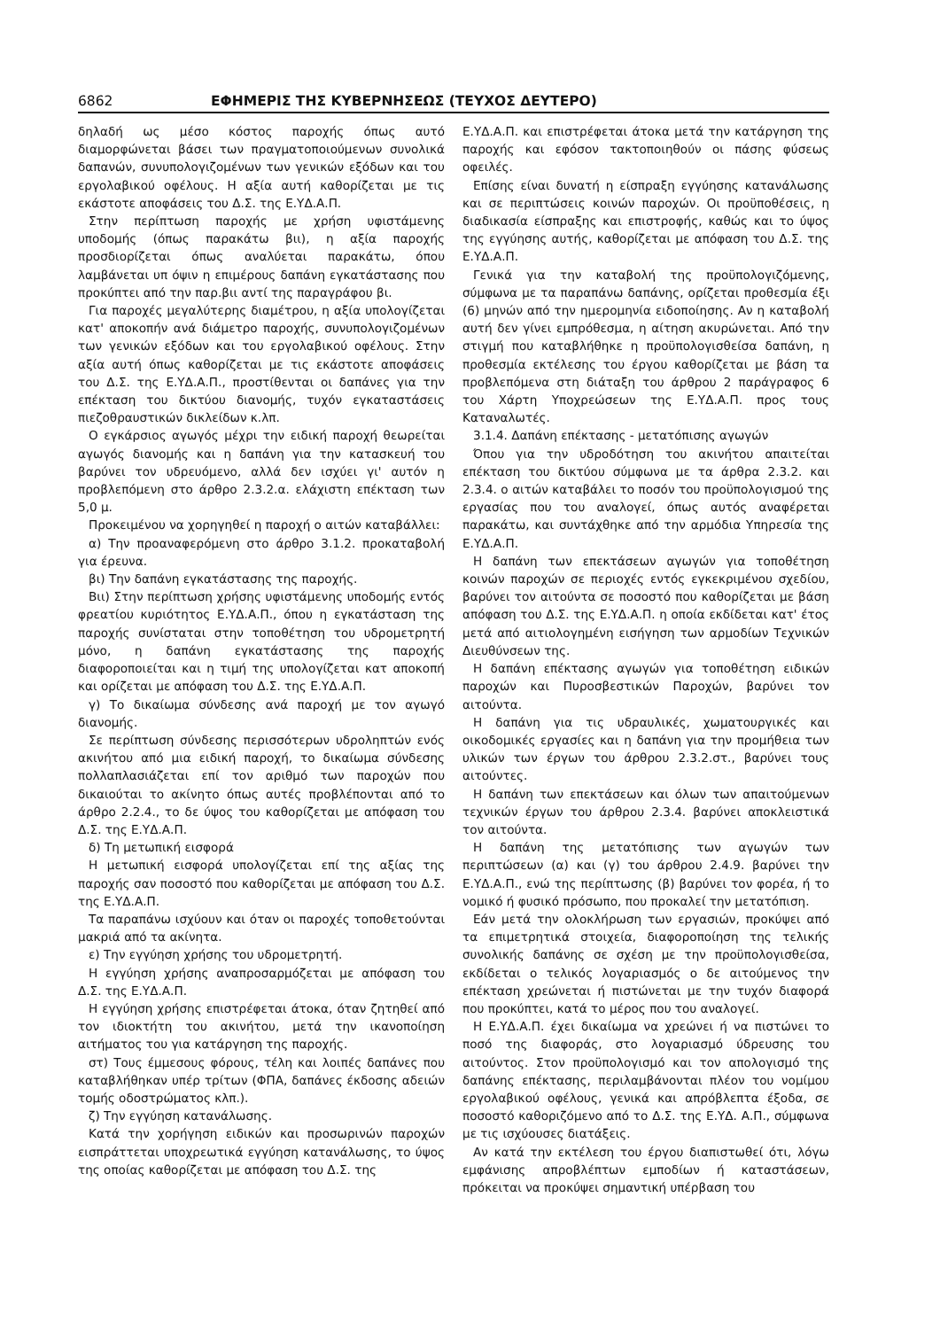6862 ΕΦΗΜΕΡΙΣ ΤΗΣ ΚΥΒΕΡΝΗΣΕΩΣ (ΤΕΥΧΟΣ ΔΕΥΤΕΡΟ)
δηλαδή ως μέσο κόστος παροχής όπως αυτό διαμορφώνεται βάσει των πραγματοποιούμενων συνολικά δαπανών, συνυπολογιζομένων των γενικών εξόδων και του εργολαβικού οφέλους. Η αξία αυτή καθορίζεται με τις εκάστοτε αποφάσεις του Δ.Σ. της Ε.ΥΔ.Α.Π.
Στην περίπτωση παροχής με χρήση υφιστάμενης υποδομής (όπως παρακάτω βιι), η αξία παροχής προσδιορίζεται όπως αναλύεται παρακάτω, όπου λαμβάνεται υπ όψιν η επιμέρους δαπάνη εγκατάστασης που προκύπτει από την παρ.βιι αντί της παραγράφου βι.
Για παροχές μεγαλύτερης διαμέτρου, η αξία υπολογίζεται κατ' αποκοπήν ανά διάμετρο παροχής, συνυπολογιζομένων των γενικών εξόδων και του εργολαβικού οφέλους. Στην αξία αυτή όπως καθορίζεται με τις εκάστοτε αποφάσεις του Δ.Σ. της Ε.ΥΔ.Α.Π., προστίθενται οι δαπάνες για την επέκταση του δικτύου διανομής, τυχόν εγκαταστάσεις πιεζοθραυστικών δικλείδων κ.λπ.
Ο εγκάρσιος αγωγός μέχρι την ειδική παροχή θεωρείται αγωγός διανομής και η δαπάνη για την κατασκευή του βαρύνει τον υδρευόμενο, αλλά δεν ισχύει γι' αυτόν η προβλεπόμενη στο άρθρο 2.3.2.α. ελάχιστη επέκταση των 5,0 μ.
Προκειμένου να χορηγηθεί η παροχή ο αιτών καταβάλλει:
α) Την προαναφερόμενη στο άρθρο 3.1.2. προκαταβολή για έρευνα.
βι) Την δαπάνη εγκατάστασης της παροχής.
Βιι) Στην περίπτωση χρήσης υφιστάμενης υποδομής εντός φρεατίου κυριότητος Ε.ΥΔ.Α.Π., όπου η εγκατάσταση της παροχής συνίσταται στην τοποθέτηση του υδρομετρητή μόνο, η δαπάνη εγκατάστασης της παροχής διαφοροποιείται και η τιμή της υπολογίζεται κατ αποκοπή και ορίζεται με απόφαση του Δ.Σ. της Ε.ΥΔ.Α.Π.
γ) Το δικαίωμα σύνδεσης ανά παροχή με τον αγωγό διανομής.
Σε περίπτωση σύνδεσης περισσότερων υδροληπτών ενός ακινήτου από μια ειδική παροχή, το δικαίωμα σύνδεσης πολλαπλασιάζεται επί τον αριθμό των παροχών που δικαιούται το ακίνητο όπως αυτές προβλέπονται από το άρθρο 2.2.4., το δε ύψος του καθορίζεται με απόφαση του Δ.Σ. της Ε.ΥΔ.Α.Π.
δ) Τη μετωπική εισφορά
Η μετωπική εισφορά υπολογίζεται επί της αξίας της παροχής σαν ποσοστό που καθορίζεται με απόφαση του Δ.Σ. της Ε.ΥΔ.Α.Π.
Τα παραπάνω ισχύουν και όταν οι παροχές τοποθετούνται μακριά από τα ακίνητα.
ε) Την εγγύηση χρήσης του υδρομετρητή.
Η εγγύηση χρήσης αναπροσαρμόζεται με απόφαση του Δ.Σ. της Ε.ΥΔ.Α.Π.
Η εγγύηση χρήσης επιστρέφεται άτοκα, όταν ζητηθεί από τον ιδιοκτήτη του ακινήτου, μετά την ικανοποίηση αιτήματος του για κατάργηση της παροχής.
στ) Τους έμμεσους φόρους, τέλη και λοιπές δαπάνες που καταβλήθηκαν υπέρ τρίτων (ΦΠΑ, δαπάνες έκδοσης αδειών τομής οδοστρώματος κλπ.).
ζ) Την εγγύηση κατανάλωσης.
Κατά την χορήγηση ειδικών και προσωρινών παροχών εισπράττεται υποχρεωτικά εγγύηση κατανάλωσης, το ύψος της οποίας καθορίζεται με απόφαση του Δ.Σ. της
Ε.ΥΔ.Α.Π. και επιστρέφεται άτοκα μετά την κατάργηση της παροχής και εφόσον τακτοποιηθούν οι πάσης φύσεως οφειλές.
Επίσης είναι δυνατή η είσπραξη εγγύησης κατανάλωσης και σε περιπτώσεις κοινών παροχών. Οι προϋποθέσεις, η διαδικασία είσπραξης και επιστροφής, καθώς και το ύψος της εγγύησης αυτής, καθορίζεται με απόφαση του Δ.Σ. της Ε.ΥΔ.Α.Π.
Γενικά για την καταβολή της προϋπολογιζόμενης, σύμφωνα με τα παραπάνω δαπάνης, ορίζεται προθεσμία έξι (6) μηνών από την ημερομηνία ειδοποίησης. Αν η καταβολή αυτή δεν γίνει εμπρόθεσμα, η αίτηση ακυρώνεται. Από την στιγμή που καταβλήθηκε η προϋπολογισθείσα δαπάνη, η προθεσμία εκτέλεσης του έργου καθορίζεται με βάση τα προβλεπόμενα στη διάταξη του άρθρου 2 παράγραφος 6 του Χάρτη Υποχρεώσεων της Ε.ΥΔ.Α.Π. προς τους Καταναλωτές.
3.1.4. Δαπάνη επέκτασης - μετατόπισης αγωγών
Όπου για την υδροδότηση του ακινήτου απαιτείται επέκταση του δικτύου σύμφωνα με τα άρθρα 2.3.2. και 2.3.4. ο αιτών καταβάλει το ποσόν του προϋπολογισμού της εργασίας που του αναλογεί, όπως αυτός αναφέρεται παρακάτω, και συντάχθηκε από την αρμόδια Υπηρεσία της Ε.ΥΔ.Α.Π.
Η δαπάνη των επεκτάσεων αγωγών για τοποθέτηση κοινών παροχών σε περιοχές εντός εγκεκριμένου σχεδίου, βαρύνει τον αιτούντα σε ποσοστό που καθορίζεται με βάση απόφαση του Δ.Σ. της Ε.ΥΔ.Α.Π. η οποία εκδίδεται κατ' έτος μετά από αιτιολογημένη εισήγηση των αρμοδίων Τεχνικών Διευθύνσεων της.
Η δαπάνη επέκτασης αγωγών για τοποθέτηση ειδικών παροχών και Πυροσβεστικών Παροχών, βαρύνει τον αιτούντα.
Η δαπάνη για τις υδραυλικές, χωματουργικές και οικοδομικές εργασίες και η δαπάνη για την προμήθεια των υλικών των έργων του άρθρου 2.3.2.στ., βαρύνει τους αιτούντες.
Η δαπάνη των επεκτάσεων και όλων των απαιτούμενων τεχνικών έργων του άρθρου 2.3.4. βαρύνει αποκλειστικά τον αιτούντα.
Η δαπάνη της μετατόπισης των αγωγών των περιπτώσεων (α) και (γ) του άρθρου 2.4.9. βαρύνει την Ε.ΥΔ.Α.Π., ενώ της περίπτωσης (β) βαρύνει τον φορέα, ή το νομικό ή φυσικό πρόσωπο, που προκαλεί την μετατόπιση.
Εάν μετά την ολοκλήρωση των εργασιών, προκύψει από τα επιμετρητικά στοιχεία, διαφοροποίηση της τελικής συνολικής δαπάνης σε σχέση με την προϋπολογισθείσα, εκδίδεται ο τελικός λογαριασμός ο δε αιτούμενος την επέκταση χρεώνεται ή πιστώνεται με την τυχόν διαφορά που προκύπτει, κατά το μέρος που του αναλογεί.
Η Ε.ΥΔ.Α.Π. έχει δικαίωμα να χρεώνει ή να πιστώνει το ποσό της διαφοράς, στο λογαριασμό ύδρευσης του αιτούντος. Στον προϋπολογισμό και τον απολογισμό της δαπάνης επέκτασης, περιλαμβάνονται πλέον του νομίμου εργολαβικού οφέλους, γενικά και απρόβλεπτα έξοδα, σε ποσοστό καθοριζόμενο από το Δ.Σ. της Ε.ΥΔ. Α.Π., σύμφωνα με τις ισχύουσες διατάξεις.
Αν κατά την εκτέλεση του έργου διαπιστωθεί ότι, λόγω εμφάνισης απροβλέπτων εμποδίων ή καταστάσεων, πρόκειται να προκύψει σημαντική υπέρβαση του